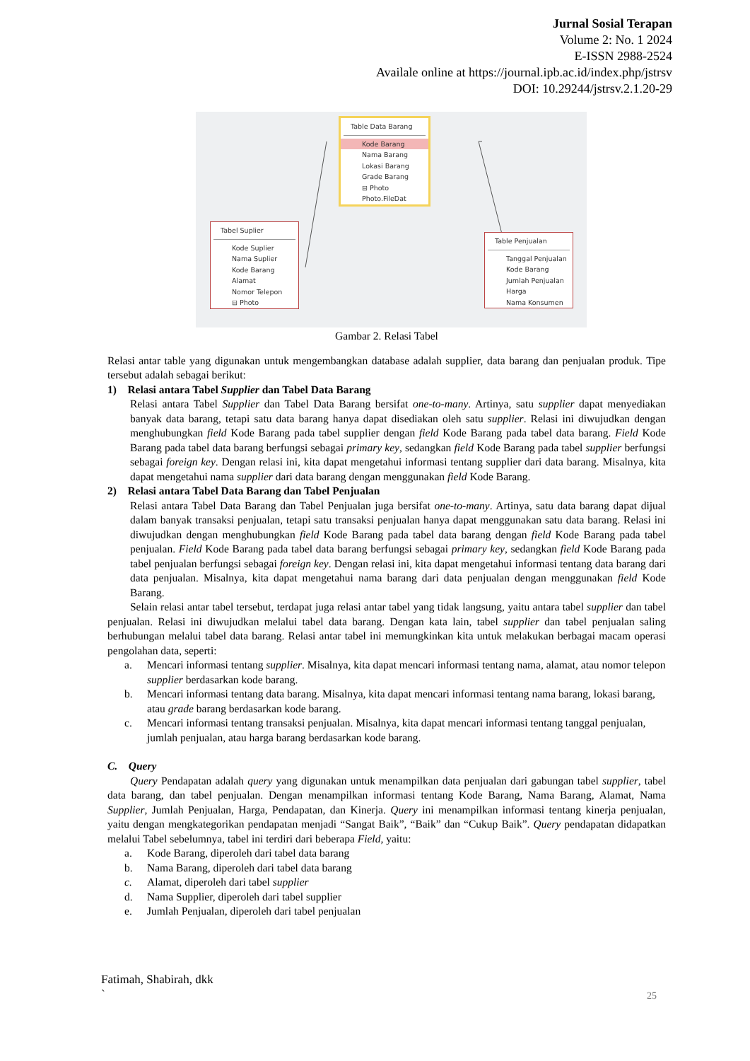Jurnal Sosial Terapan
Volume 2: No. 1 2024
E-ISSN 2988-2524
Availale online at https://journal.ipb.ac.id/index.php/jstrsv
DOI: 10.29244/jstrsv.2.1.20-29
Table Data Barang
Kode Barang
Nama Barang
Lokasi Barang
Grade Barang
⊟ Photo
Photo.FileDat
Tabel Suplier
Kode Suplier
Nama Suplier
Kode Barang
Alamat
Nomor Telepon
⊟ Photo
Table Penjualan
Tanggal Penjualan
Kode Barang
Jumlah Penjualan
Harga
Nama Konsumen
Gambar 2. Relasi Tabel
Relasi antar table yang digunakan untuk mengembangkan database adalah supplier, data barang dan penjualan produk. Tipe tersebut adalah sebagai berikut:
1) Relasi antara Tabel Supplier dan Tabel Data Barang
Relasi antara Tabel Supplier dan Tabel Data Barang bersifat one-to-many. Artinya, satu supplier dapat menyediakan banyak data barang, tetapi satu data barang hanya dapat disediakan oleh satu supplier. Relasi ini diwujudkan dengan menghubungkan field Kode Barang pada tabel supplier dengan field Kode Barang pada tabel data barang. Field Kode Barang pada tabel data barang berfungsi sebagai primary key, sedangkan field Kode Barang pada tabel supplier berfungsi sebagai foreign key. Dengan relasi ini, kita dapat mengetahui informasi tentang supplier dari data barang. Misalnya, kita dapat mengetahui nama supplier dari data barang dengan menggunakan field Kode Barang.
2) Relasi antara Tabel Data Barang dan Tabel Penjualan
Relasi antara Tabel Data Barang dan Tabel Penjualan juga bersifat one-to-many. Artinya, satu data barang dapat dijual dalam banyak transaksi penjualan, tetapi satu transaksi penjualan hanya dapat menggunakan satu data barang. Relasi ini diwujudkan dengan menghubungkan field Kode Barang pada tabel data barang dengan field Kode Barang pada tabel penjualan. Field Kode Barang pada tabel data barang berfungsi sebagai primary key, sedangkan field Kode Barang pada tabel penjualan berfungsi sebagai foreign key. Dengan relasi ini, kita dapat mengetahui informasi tentang data barang dari data penjualan. Misalnya, kita dapat mengetahui nama barang dari data penjualan dengan menggunakan field Kode Barang.
Selain relasi antar tabel tersebut, terdapat juga relasi antar tabel yang tidak langsung, yaitu antara tabel supplier dan tabel penjualan. Relasi ini diwujudkan melalui tabel data barang. Dengan kata lain, tabel supplier dan tabel penjualan saling berhubungan melalui tabel data barang. Relasi antar tabel ini memungkinkan kita untuk melakukan berbagai macam operasi pengolahan data, seperti:
a. Mencari informasi tentang supplier. Misalnya, kita dapat mencari informasi tentang nama, alamat, atau nomor telepon supplier berdasarkan kode barang.
b. Mencari informasi tentang data barang. Misalnya, kita dapat mencari informasi tentang nama barang, lokasi barang, atau grade barang berdasarkan kode barang.
c. Mencari informasi tentang transaksi penjualan. Misalnya, kita dapat mencari informasi tentang tanggal penjualan, jumlah penjualan, atau harga barang berdasarkan kode barang.
C. Query
Query Pendapatan adalah query yang digunakan untuk menampilkan data penjualan dari gabungan tabel supplier, tabel data barang, dan tabel penjualan. Dengan menampilkan informasi tentang Kode Barang, Nama Barang, Alamat, Nama Supplier, Jumlah Penjualan, Harga, Pendapatan, dan Kinerja. Query ini menampilkan informasi tentang kinerja penjualan, yaitu dengan mengkategorikan pendapatan menjadi “Sangat Baik”, “Baik” dan “Cukup Baik”. Query pendapatan didapatkan melalui Tabel sebelumnya, tabel ini terdiri dari beberapa Field, yaitu:
a. Kode Barang, diperoleh dari tabel data barang
b. Nama Barang, diperoleh dari tabel data barang
c. Alamat, diperoleh dari tabel supplier
d. Nama Supplier, diperoleh dari tabel supplier
e. Jumlah Penjualan, diperoleh dari tabel penjualan
Fatimah, Shabirah, dkk
`
25